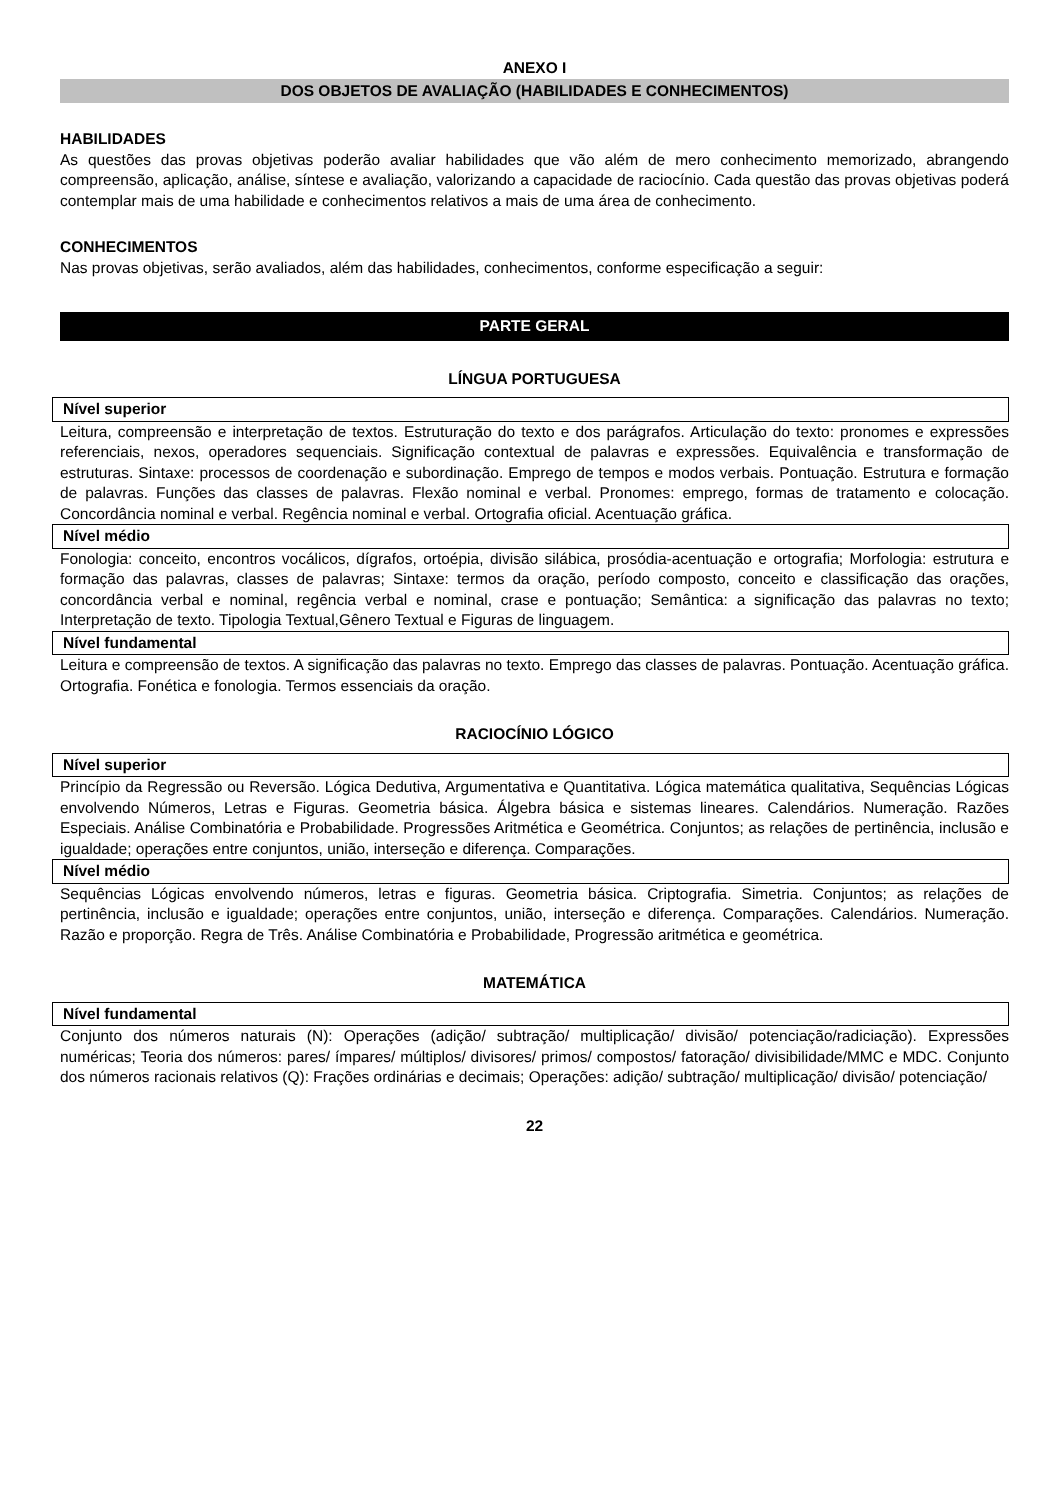ANEXO I
DOS OBJETOS DE AVALIAÇÃO (HABILIDADES E CONHECIMENTOS)
HABILIDADES
As questões das provas objetivas poderão avaliar habilidades que vão além de mero conhecimento memorizado, abrangendo compreensão, aplicação, análise, síntese e avaliação, valorizando a capacidade de raciocínio. Cada questão das provas objetivas poderá contemplar mais de uma habilidade e conhecimentos relativos a mais de uma área de conhecimento.
CONHECIMENTOS
Nas provas objetivas, serão avaliados, além das habilidades, conhecimentos, conforme especificação a seguir:
PARTE GERAL
LÍNGUA PORTUGUESA
Nível superior
Leitura, compreensão e interpretação de textos. Estruturação do texto e dos parágrafos. Articulação do texto: pronomes e expressões referenciais, nexos, operadores sequenciais. Significação contextual de palavras e expressões. Equivalência e transformação de estruturas. Sintaxe: processos de coordenação e subordinação. Emprego de tempos e modos verbais. Pontuação. Estrutura e formação de palavras. Funções das classes de palavras. Flexão nominal e verbal. Pronomes: emprego, formas de tratamento e colocação. Concordância nominal e verbal. Regência nominal e verbal. Ortografia oficial. Acentuação gráfica.
Nível médio
Fonologia: conceito, encontros vocálicos, dígrafos, ortoépia, divisão silábica, prosódia-acentuação e ortografia; Morfologia: estrutura e formação das palavras, classes de palavras; Sintaxe: termos da oração, período composto, conceito e classificação das orações, concordância verbal e nominal, regência verbal e nominal, crase e pontuação; Semântica: a significação das palavras no texto; Interpretação de texto. Tipologia Textual,Gênero Textual e Figuras de linguagem.
Nível fundamental
Leitura e compreensão de textos. A significação das palavras no texto. Emprego das classes de palavras. Pontuação. Acentuação gráfica. Ortografia. Fonética e fonologia. Termos essenciais da oração.
RACIOCÍNIO LÓGICO
Nível superior
Princípio da Regressão ou Reversão. Lógica Dedutiva, Argumentativa e Quantitativa. Lógica matemática qualitativa, Sequências Lógicas envolvendo Números, Letras e Figuras. Geometria básica. Álgebra básica e sistemas lineares. Calendários. Numeração. Razões Especiais. Análise Combinatória e Probabilidade. Progressões Aritmética e Geométrica. Conjuntos; as relações de pertinência, inclusão e igualdade; operações entre conjuntos, união, interseção e diferença. Comparações.
Nível médio
Sequências Lógicas envolvendo números, letras e figuras. Geometria básica. Criptografia. Simetria. Conjuntos; as relações de pertinência, inclusão e igualdade; operações entre conjuntos, união, interseção e diferença. Comparações. Calendários. Numeração. Razão e proporção. Regra de Três. Análise Combinatória e Probabilidade, Progressão aritmética e geométrica.
MATEMÁTICA
Nível fundamental
Conjunto dos números naturais (N): Operações (adição/ subtração/ multiplicação/ divisão/ potenciação/radiciação). Expressões numéricas; Teoria dos números: pares/ ímpares/ múltiplos/ divisores/ primos/ compostos/ fatoração/ divisibilidade/MMC e MDC. Conjunto dos números racionais relativos (Q): Frações ordinárias e decimais; Operações: adição/ subtração/ multiplicação/ divisão/ potenciação/
22